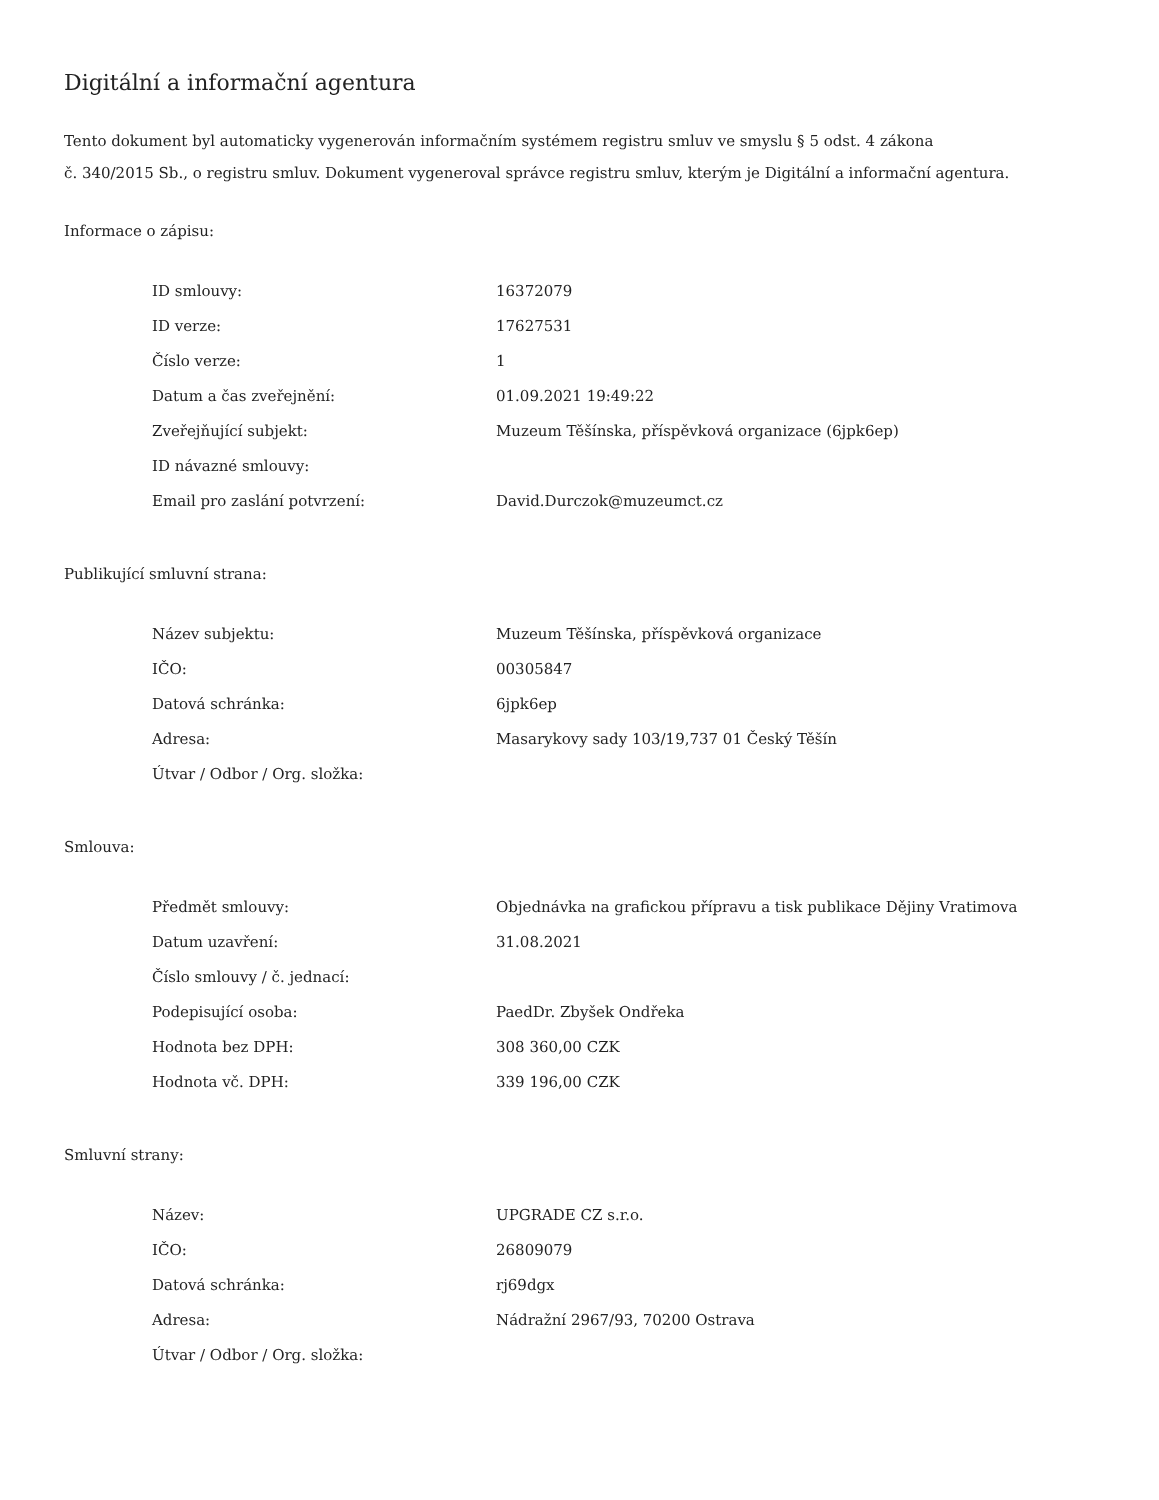Digitální a informační agentura
Tento dokument byl automaticky vygenerován informačním systémem registru smluv ve smyslu § 5 odst. 4 zákona
č. 340/2015 Sb., o registru smluv. Dokument vygeneroval správce registru smluv, kterým je Digitální a informační agentura.
Informace o zápisu:
| ID smlouvy: | 16372079 |
| ID verze: | 17627531 |
| Číslo verze: | 1 |
| Datum a čas zveřejnění: | 01.09.2021 19:49:22 |
| Zveřejňující subjekt: | Muzeum Těšínska, příspěvková organizace (6jpk6ep) |
| ID návazné smlouvy: | |
| Email pro zaslání potvrzení: | David.Durczok@muzeumct.cz |
Publikující smluvní strana:
| Název subjektu: | Muzeum Těšínska, příspěvková organizace |
| IČO: | 00305847 |
| Datová schránka: | 6jpk6ep |
| Adresa: | Masarykovy sady 103/19,737 01 Český Těšín |
| Útvar / Odbor / Org. složka: | |
Smlouva:
| Předmět smlouvy: | Objednávka na grafickou přípravu a tisk publikace Dějiny Vratimova |
| Datum uzavření: | 31.08.2021 |
| Číslo smlouvy / č. jednací: | |
| Podepisující osoba: | PaedDr. Zbyšek Ondřeka |
| Hodnota bez DPH: | 308 360,00 CZK |
| Hodnota vč. DPH: | 339 196,00 CZK |
Smluvní strany:
| Název: | UPGRADE CZ s.r.o. |
| IČO: | 26809079 |
| Datová schránka: | rj69dgx |
| Adresa: | Nádražní 2967/93, 70200 Ostrava |
| Útvar / Odbor / Org. složka: | |